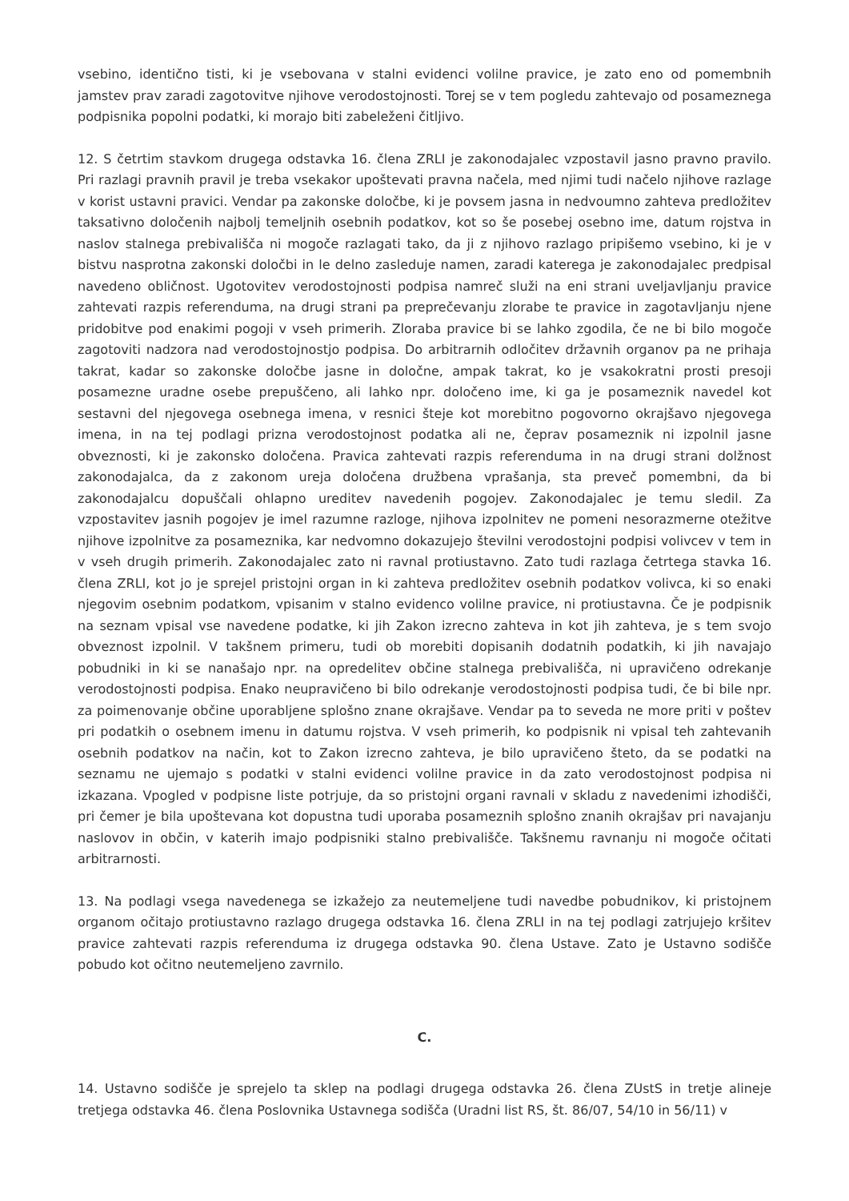vsebino, identično tisti, ki je vsebovana v stalni evidenci volilne pravice, je zato eno od pomembnih jamstev prav zaradi zagotovitve njihove verodostojnosti. Torej se v tem pogledu zahtevajo od posameznega podpisnika popolni podatki, ki morajo biti zabeleženi čitljivo.
12. S četrtim stavkom drugega odstavka 16. člena ZRLI je zakonodajalec vzpostavil jasno pravno pravilo. Pri razlagi pravnih pravil je treba vsekakor upoštevati pravna načela, med njimi tudi načelo njihove razlage v korist ustavni pravici. Vendar pa zakonske določbe, ki je povsem jasna in nedvoumno zahteva predložitev taksativno določenih najbolj temeljnih osebnih podatkov, kot so še posebej osebno ime, datum rojstva in naslov stalnega prebivališča ni mogoče razlagati tako, da ji z njihovo razlago pripišemo vsebino, ki je v bistvu nasprotna zakonski določbi in le delno zasleduje namen, zaradi katerega je zakonodajalec predpisal navedeno obličnost. Ugotovitev verodostojnosti podpisa namreč služi na eni strani uveljavljanju pravice zahtevati razpis referenduma, na drugi strani pa preprečevanju zlorabe te pravice in zagotavljanju njene pridobitve pod enakimi pogoji v vseh primerih. Zloraba pravice bi se lahko zgodila, če ne bi bilo mogoče zagotoviti nadzora nad verodostojnostjo podpisa. Do arbitrarnih odločitev državnih organov pa ne prihaja takrat, kadar so zakonske določbe jasne in določne, ampak takrat, ko je vsakokratni prosti presoji posamezne uradne osebe prepuščeno, ali lahko npr. določeno ime, ki ga je posameznik navedel kot sestavni del njegovega osebnega imena, v resnici šteje kot morebitno pogovorno okrajšavo njegovega imena, in na tej podlagi prizna verodostojnost podatka ali ne, čeprav posameznik ni izpolnil jasne obveznosti, ki je zakonsko določena. Pravica zahtevati razpis referenduma in na drugi strani dolžnost zakonodajalca, da z zakonom ureja določena družbena vprašanja, sta preveč pomembni, da bi zakonodajalcu dopuščali ohlapno ureditev navedenih pogojev. Zakonodajalec je temu sledil. Za vzpostavitev jasnih pogojev je imel razumne razloge, njihova izpolnitev ne pomeni nesorazmerne otežitve njihove izpolnitve za posameznika, kar nedvomno dokazujejo številni verodostojni podpisi volivcev v tem in v vseh drugih primerih. Zakonodajalec zato ni ravnal protiustavno. Zato tudi razlaga četrtega stavka 16. člena ZRLI, kot jo je sprejel pristojni organ in ki zahteva predložitev osebnih podatkov volivca, ki so enaki njegovim osebnim podatkom, vpisanim v stalno evidenco volilne pravice, ni protiustavna. Če je podpisnik na seznam vpisal vse navedene podatke, ki jih Zakon izrecno zahteva in kot jih zahteva, je s tem svojo obveznost izpolnil. V takšnem primeru, tudi ob morebiti dopisanih dodatnih podatkih, ki jih navajajo pobudniki in ki se nanašajo npr. na opredelitev občine stalnega prebivališča, ni upravičeno odrekanje verodostojnosti podpisa. Enako neupravičeno bi bilo odrekanje verodostojnosti podpisa tudi, če bi bile npr. za poimenovanje občine uporabljene splošno znane okrajšave. Vendar pa to seveda ne more priti v poštev pri podatkih o osebnem imenu in datumu rojstva. V vseh primerih, ko podpisnik ni vpisal teh zahtevanih osebnih podatkov na način, kot to Zakon izrecno zahteva, je bilo upravičeno šteto, da se podatki na seznamu ne ujemajo s podatki v stalni evidenci volilne pravice in da zato verodostojnost podpisa ni izkazana. Vpogled v podpisne liste potrjuje, da so pristojni organi ravnali v skladu z navedenimi izhodišči, pri čemer je bila upoštevana kot dopustna tudi uporaba posameznih splošno znanih okrajšav pri navajanju naslovov in občin, v katerih imajo podpisniki stalno prebivališče. Takšnemu ravnanju ni mogoče očitati arbitrarnosti.
13. Na podlagi vsega navedenega se izkažejo za neutemeljene tudi navedbe pobudnikov, ki pristojnem organom očitajo protiustavno razlago drugega odstavka 16. člena ZRLI in na tej podlagi zatrjujejo kršitev pravice zahtevati razpis referenduma iz drugega odstavka 90. člena Ustave. Zato je Ustavno sodišče pobudo kot očitno neutemeljeno zavrnilo.
C.
14. Ustavno sodišče je sprejelo ta sklep na podlagi drugega odstavka 26. člena ZUstS in tretje alineje tretjega odstavka 46. člena Poslovnika Ustavnega sodišča (Uradni list RS, št. 86/07, 54/10 in 56/11) v